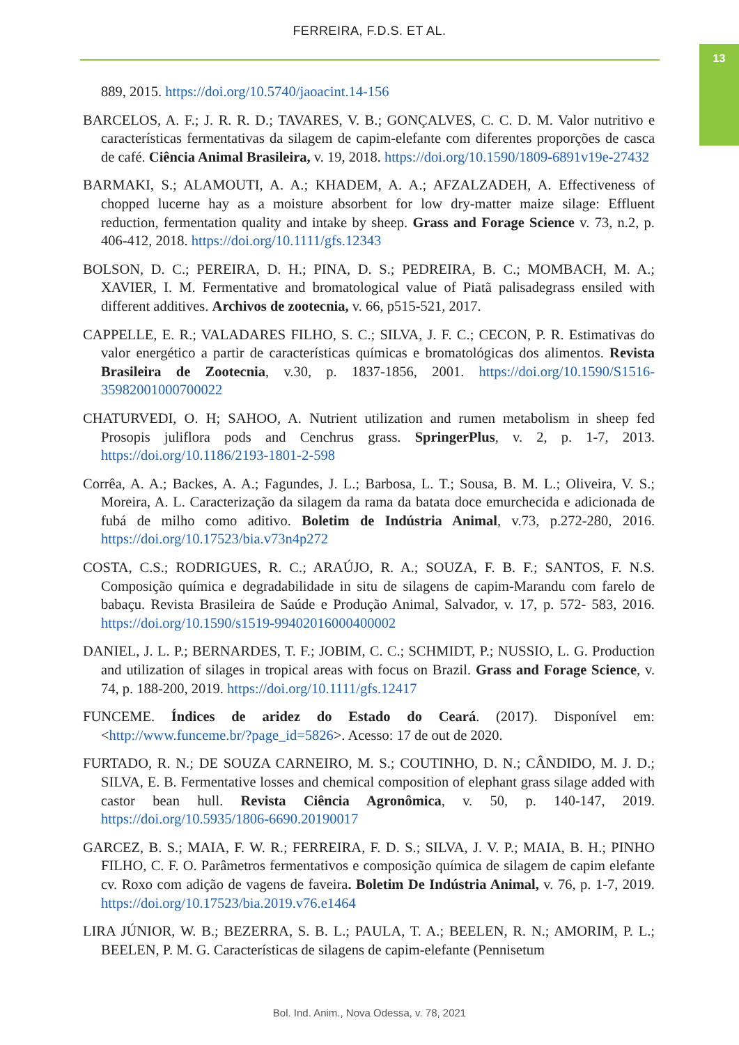FERREIRA, F.D.S. ET AL.
13
889, 2015. https://doi.org/10.5740/jaoacint.14-156
BARCELOS, A. F.; J. R. R. D.; TAVARES, V. B.; GONÇALVES, C. C. D. M. Valor nutritivo e características fermentativas da silagem de capim-elefante com diferentes proporções de casca de café. Ciência Animal Brasileira, v. 19, 2018. https://doi.org/10.1590/1809-6891v19e-27432
BARMAKI, S.; ALAMOUTI, A. A.; KHADEM, A. A.; AFZALZADEH, A. Effectiveness of chopped lucerne hay as a moisture absorbent for low dry-matter maize silage: Effluent reduction, fermentation quality and intake by sheep. Grass and Forage Science v. 73, n.2, p. 406-412, 2018. https://doi.org/10.1111/gfs.12343
BOLSON, D. C.; PEREIRA, D. H.; PINA, D. S.; PEDREIRA, B. C.; MOMBACH, M. A.; XAVIER, I. M. Fermentative and bromatological value of Piatã palisadegrass ensiled with different additives. Archivos de zootecnia, v. 66, p515-521, 2017.
CAPPELLE, E. R.; VALADARES FILHO, S. C.; SILVA, J. F. C.; CECON, P. R. Estimativas do valor energético a partir de características químicas e bromatológicas dos alimentos. Revista Brasileira de Zootecnia, v.30, p. 1837-1856, 2001. https://doi.org/10.1590/S1516-35982001000700022
CHATURVEDI, O. H; SAHOO, A. Nutrient utilization and rumen metabolism in sheep fed Prosopis juliflora pods and Cenchrus grass. SpringerPlus, v. 2, p. 1-7, 2013. https://doi.org/10.1186/2193-1801-2-598
Corrêa, A. A.; Backes, A. A.; Fagundes, J. L.; Barbosa, L. T.; Sousa, B. M. L.; Oliveira, V. S.; Moreira, A. L. Caracterização da silagem da rama da batata doce emurchecida e adicionada de fubá de milho como aditivo. Boletim de Indústria Animal, v.73, p.272-280, 2016. https://doi.org/10.17523/bia.v73n4p272
COSTA, C.S.; RODRIGUES, R. C.; ARAÚJO, R. A.; SOUZA, F. B. F.; SANTOS, F. N.S. Composição química e degradabilidade in situ de silagens de capim-Marandu com farelo de babaçu. Revista Brasileira de Saúde e Produção Animal, Salvador, v. 17, p. 572- 583, 2016. https://doi.org/10.1590/s1519-99402016000400002
DANIEL, J. L. P.; BERNARDES, T. F.; JOBIM, C. C.; SCHMIDT, P.; NUSSIO, L. G. Production and utilization of silages in tropical areas with focus on Brazil. Grass and Forage Science, v. 74, p. 188-200, 2019. https://doi.org/10.1111/gfs.12417
FUNCEME. Índices de aridez do Estado do Ceará. (2017). Disponível em: <http://www.funceme.br/?page_id=5826>. Acesso: 17 de out de 2020.
FURTADO, R. N.; DE SOUZA CARNEIRO, M. S.; COUTINHO, D. N.; CÂNDIDO, M. J. D.; SILVA, E. B. Fermentative losses and chemical composition of elephant grass silage added with castor bean hull. Revista Ciência Agronômica, v. 50, p. 140-147, 2019. https://doi.org/10.5935/1806-6690.20190017
GARCEZ, B. S.; MAIA, F. W. R.; FERREIRA, F. D. S.; SILVA, J. V. P.; MAIA, B. H.; PINHO FILHO, C. F. O. Parâmetros fermentativos e composição química de silagem de capim elefante cv. Roxo com adição de vagens de faveira. Boletim De Indústria Animal, v. 76, p. 1-7, 2019. https://doi.org/10.17523/bia.2019.v76.e1464
LIRA JÚNIOR, W. B.; BEZERRA, S. B. L.; PAULA, T. A.; BEELEN, R. N.; AMORIM, P. L.; BEELEN, P. M. G. Características de silagens de capim-elefante (Pennisetum
Bol. Ind. Anim., Nova Odessa, v. 78, 2021